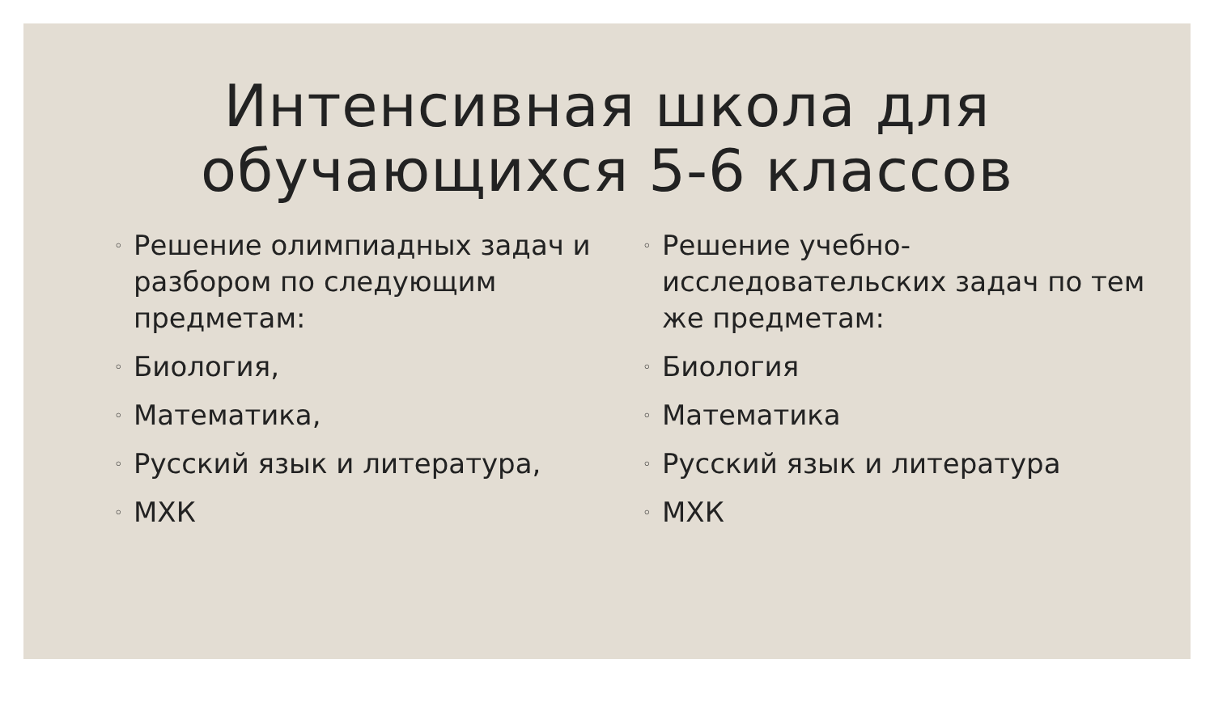Интенсивная школа для
обучающихся 5-6 классов
◦ Решение олимпиадных задач и разбором по следующим предметам:
◦ Биология,
◦ Математика,
◦ Русский язык и литература,
◦ МХК
◦ Решение учебно-исследовательских задач по тем же предметам:
◦ Биология
◦ Математика
◦ Русский язык и литература
◦ МХК